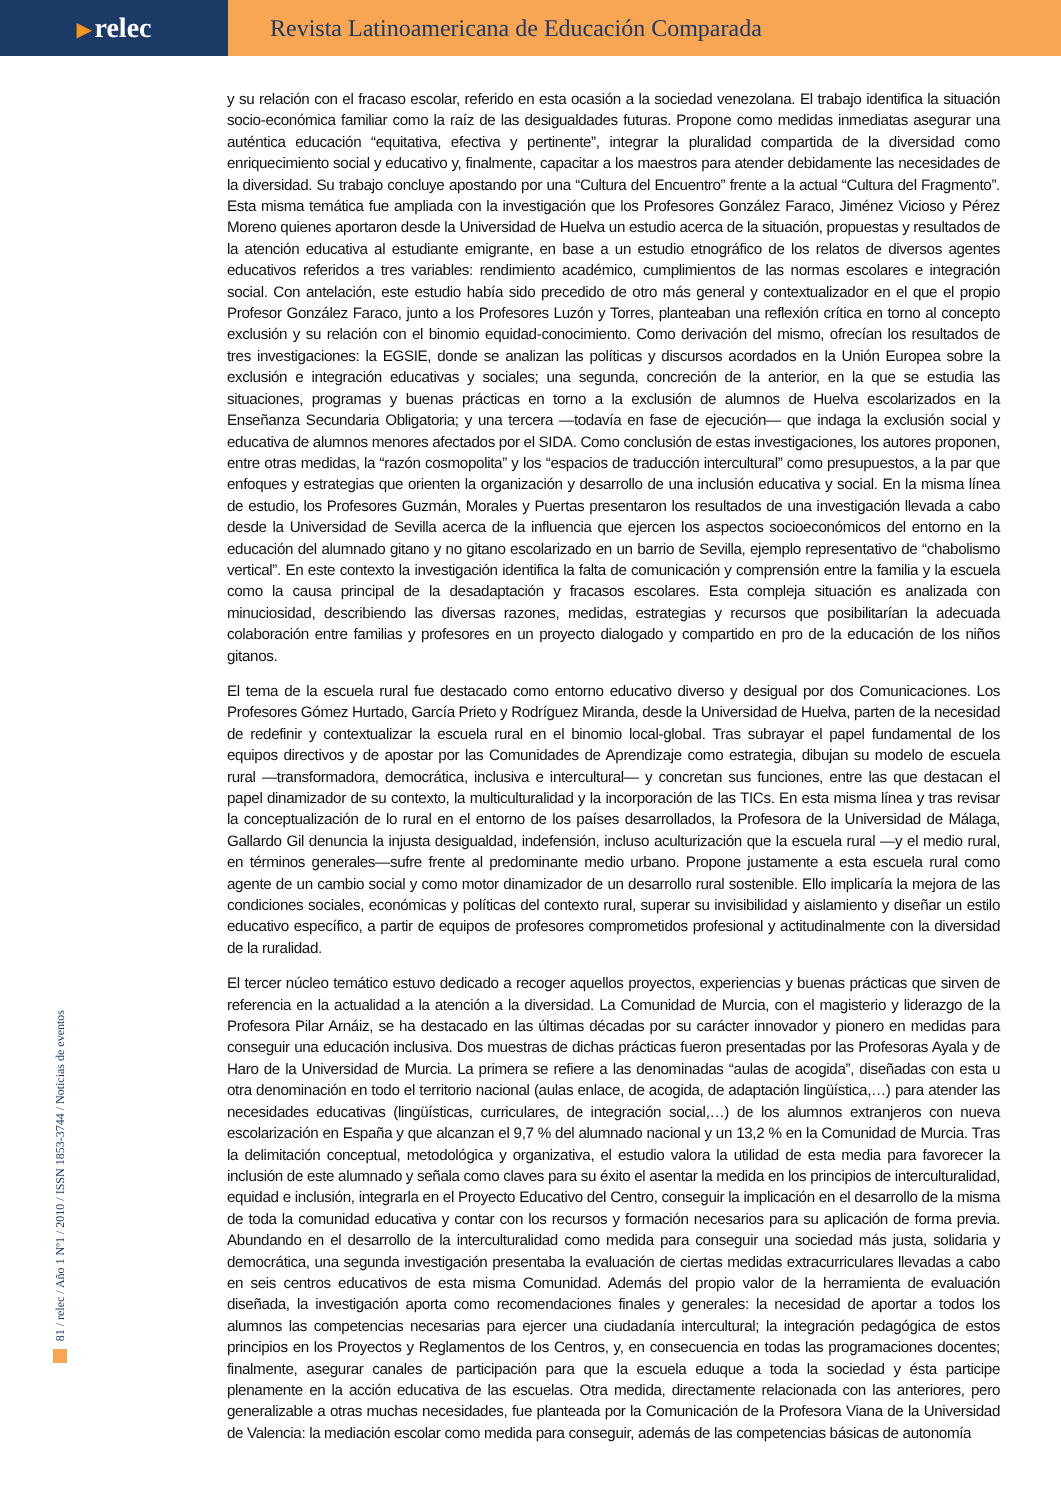▸ relec
Revista Latinoamericana de Educación Comparada
y su relación con el fracaso escolar, referido en esta ocasión a la sociedad venezolana. El trabajo identifica la situación socio-económica familiar como la raíz de las desigualdades futuras. Propone como medidas inmediatas asegurar una auténtica educación “equitativa, efectiva y pertinente”, integrar la pluralidad compartida de la diversidad como enriquecimiento social y educativo y, finalmente, capacitar a los maestros para atender debidamente las necesidades de la diversidad. Su trabajo concluye apostando por una “Cultura del Encuentro” frente a la actual “Cultura del Fragmento”. Esta misma temática fue ampliada con la investigación que los Profesores González Faraco, Jiménez Vicioso y Pérez Moreno quienes aportaron desde la Universidad de Huelva un estudio acerca de la situación, propuestas y resultados de la atención educativa al estudiante emigrante, en base a un estudio etnográfico de los relatos de diversos agentes educativos referidos a tres variables: rendimiento académico, cumplimientos de las normas escolares e integración social. Con antelación, este estudio había sido precedido de otro más general y contextualizador en el que el propio Profesor González Faraco, junto a los Profesores Luzón y Torres, planteaban una reflexión crítica en torno al concepto exclusión y su relación con el binomio equidad-conocimiento. Como derivación del mismo, ofrecían los resultados de tres investigaciones: la EGSIE, donde se analizan las políticas y discursos acordados en la Unión Europea sobre la exclusión e integración educativas y sociales; una segunda, concreción de la anterior, en la que se estudia las situaciones, programas y buenas prácticas en torno a la exclusión de alumnos de Huelva escolarizados en la Enseñanza Secundaria Obligatoria; y una tercera —todavía en fase de ejecución— que indaga la exclusión social y educativa de alumnos menores afectados por el SIDA. Como conclusión de estas investigaciones, los autores proponen, entre otras medidas, la “razón cosmopolita” y los “espacios de traducción intercultural” como presupuestos, a la par que enfoques y estrategias que orienten la organización y desarrollo de una inclusión educativa y social. En la misma línea de estudio, los Profesores Guzmán, Morales y Puertas presentaron los resultados de una investigación llevada a cabo desde la Universidad de Sevilla acerca de la influencia que ejercen los aspectos socioeconómicos del entorno en la educación del alumnado gitano y no gitano escolarizado en un barrio de Sevilla, ejemplo representativo de “chabolismo vertical”. En este contexto la investigación identifica la falta de comunicación y comprensión entre la familia y la escuela como la causa principal de la desadaptación y fracasos escolares. Esta compleja situación es analizada con minuciosidad, describiendo las diversas razones, medidas, estrategias y recursos que posibilitarían la adecuada colaboración entre familias y profesores en un proyecto dialogado y compartido en pro de la educación de los niños gitanos.
El tema de la escuela rural fue destacado como entorno educativo diverso y desigual por dos Comunicaciones. Los Profesores Gómez Hurtado, García Prieto y Rodríguez Miranda, desde la Universidad de Huelva, parten de la necesidad de redefinir y contextualizar la escuela rural en el binomio local-global. Tras subrayar el papel fundamental de los equipos directivos y de apostar por las Comunidades de Aprendizaje como estrategia, dibujan su modelo de escuela rural —transformadora, democrática, inclusiva e intercultural— y concretan sus funciones, entre las que destacan el papel dinamizador de su contexto, la multiculturalidad y la incorporación de las TICs. En esta misma línea y tras revisar la conceptualización de lo rural en el entorno de los países desarrollados, la Profesora de la Universidad de Málaga, Gallardo Gil denuncia la injusta desigualdad, indefensión, incluso aculturización que la escuela rural —y el medio rural, en términos generales—sufre frente al predominante medio urbano. Propone justamente a esta escuela rural como agente de un cambio social y como motor dinamizador de un desarrollo rural sostenible. Ello implicaría la mejora de las condiciones sociales, económicas y políticas del contexto rural, superar su invisibilidad y aislamiento y diseñar un estilo educativo específico, a partir de equipos de profesores comprometidos profesional y actitudinalmente con la diversidad de la ruralidad.
El tercer núcleo temático estuvo dedicado a recoger aquellos proyectos, experiencias y buenas prácticas que sirven de referencia en la actualidad a la atención a la diversidad. La Comunidad de Murcia, con el magisterio y liderazgo de la Profesora Pilar Arnáiz, se ha destacado en las últimas décadas por su carácter innovador y pionero en medidas para conseguir una educación inclusiva. Dos muestras de dichas prácticas fueron presentadas por las Profesoras Ayala y de Haro de la Universidad de Murcia. La primera se refiere a las denominadas “aulas de acogida”, diseñadas con esta u otra denominación en todo el territorio nacional (aulas enlace, de acogida, de adaptación lingüística,…) para atender las necesidades educativas (lingüísticas, curriculares, de integración social,…) de los alumnos extranjeros con nueva escolarización en España y que alcanzan el 9,7 % del alumnado nacional y un 13,2 % en la Comunidad de Murcia. Tras la delimitación conceptual, metodológica y organizativa, el estudio valora la utilidad de esta media para favorecer la inclusión de este alumnado y señala como claves para su éxito el asentar la medida en los principios de interculturalidad, equidad e inclusión, integrarla en el Proyecto Educativo del Centro, conseguir la implicación en el desarrollo de la misma de toda la comunidad educativa y contar con los recursos y formación necesarios para su aplicación de forma previa. Abundando en el desarrollo de la interculturalidad como medida para conseguir una sociedad más justa, solidaria y democrática, una segunda investigación presentaba la evaluación de ciertas medidas extracurriculares llevadas a cabo en seis centros educativos de esta misma Comunidad. Además del propio valor de la herramienta de evaluación diseñada, la investigación aporta como recomendaciones finales y generales: la necesidad de aportar a todos los alumnos las competencias necesarias para ejercer una ciudadanía intercultural; la integración pedagógica de estos principios en los Proyectos y Reglamentos de los Centros, y, en consecuencia en todas las programaciones docentes; finalmente, asegurar canales de participación para que la escuela eduque a toda la sociedad y ésta participe plenamente en la acción educativa de las escuelas. Otra medida, directamente relacionada con las anteriores, pero generalizable a otras muchas necesidades, fue planteada por la Comunicación de la Profesora Viana de la Universidad de Valencia: la mediación escolar como medida para conseguir, además de las competencias básicas de autonomía
81 / relec / Año 1 Nº1 / 2010 / ISSN 1853-3744 / Noticias de eventos